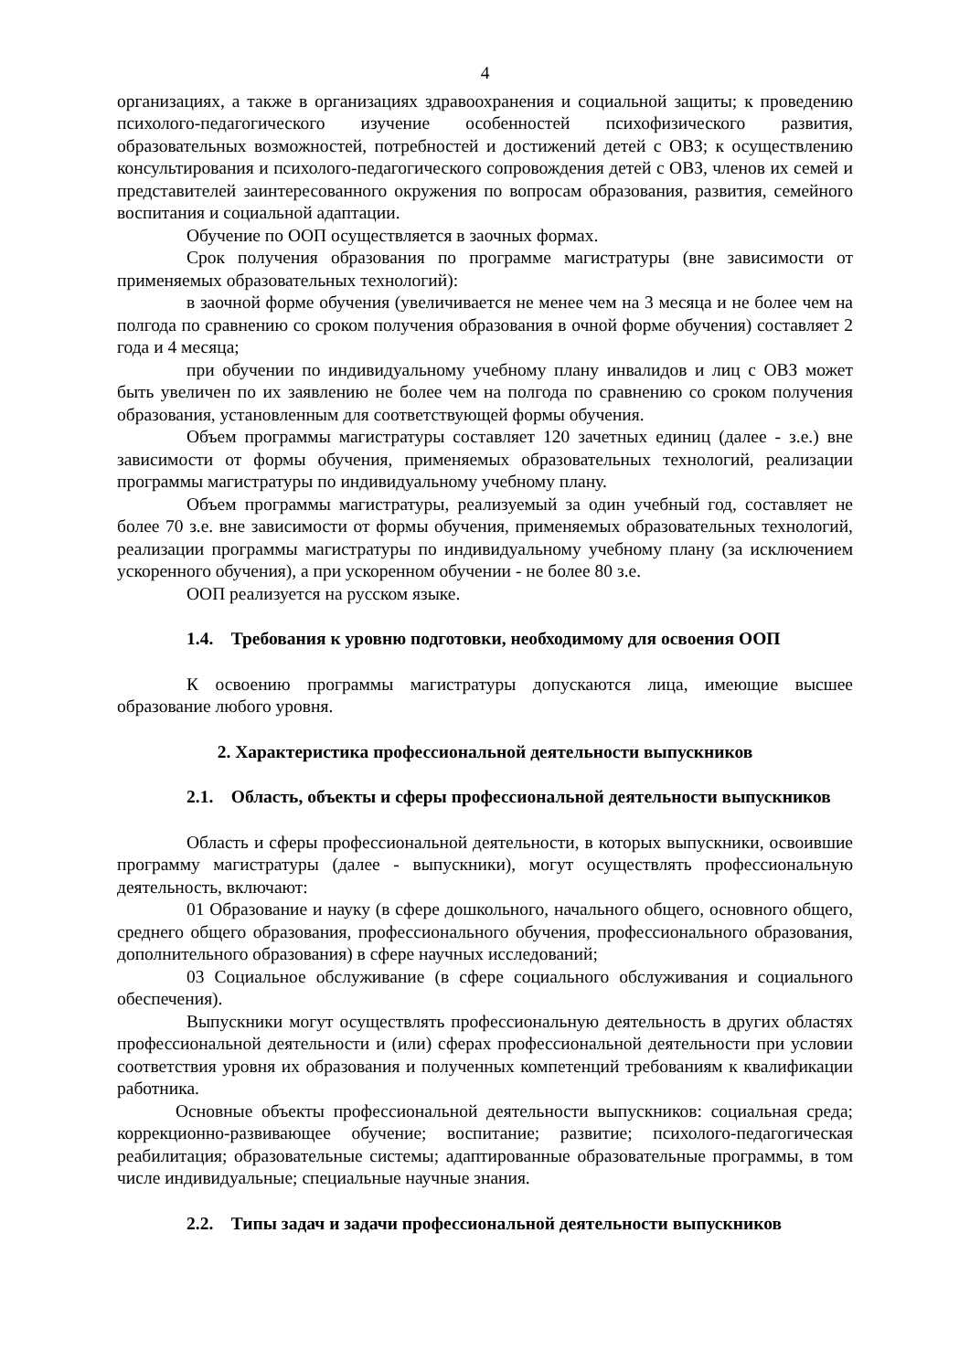4
организациях, а также в организациях здравоохранения и социальной защиты; к проведению психолого-педагогического изучение особенностей психофизического развития, образовательных возможностей, потребностей и достижений детей с ОВЗ; к осуществлению консультирования и психолого-педагогического сопровождения детей с ОВЗ, членов их семей и представителей заинтересованного окружения по вопросам образования, развития, семейного воспитания и социальной адаптации.
Обучение по ООП осуществляется в заочных формах.
Срок получения образования по программе магистратуры (вне зависимости от применяемых образовательных технологий):
в заочной форме обучения (увеличивается не менее чем на 3 месяца и не более чем на полгода по сравнению со сроком получения образования в очной форме обучения) составляет 2 года и 4 месяца;
при обучении по индивидуальному учебному плану инвалидов и лиц с ОВЗ может быть увеличен по их заявлению не более чем на полгода по сравнению со сроком получения образования, установленным для соответствующей формы обучения.
Объем программы магистратуры составляет 120 зачетных единиц (далее - з.е.) вне зависимости от формы обучения, применяемых образовательных технологий, реализации программы магистратуры по индивидуальному учебному плану.
Объем программы магистратуры, реализуемый за один учебный год, составляет не более 70 з.е. вне зависимости от формы обучения, применяемых образовательных технологий, реализации программы магистратуры по индивидуальному учебному плану (за исключением ускоренного обучения), а при ускоренном обучении - не более 80 з.е.
ООП реализуется на русском языке.
1.4. Требования к уровню подготовки, необходимому для освоения ООП
К освоению программы магистратуры допускаются лица, имеющие высшее образование любого уровня.
2. Характеристика профессиональной деятельности выпускников
2.1. Область, объекты и сферы профессиональной деятельности выпускников
Область и сферы профессиональной деятельности, в которых выпускники, освоившие программу магистратуры (далее - выпускники), могут осуществлять профессиональную деятельность, включают:
01 Образование и науку (в сфере дошкольного, начального общего, основного общего, среднего общего образования, профессионального обучения, профессионального образования, дополнительного образования) в сфере научных исследований;
03 Социальное обслуживание (в сфере социального обслуживания и социального обеспечения).
Выпускники могут осуществлять профессиональную деятельность в других областях профессиональной деятельности и (или) сферах профессиональной деятельности при условии соответствия уровня их образования и полученных компетенций требованиям к квалификации работника.
Основные объекты профессиональной деятельности выпускников: социальная среда; коррекционно-развивающее обучение; воспитание; развитие; психолого-педагогическая реабилитация; образовательные системы; адаптированные образовательные программы, в том числе индивидуальные; специальные научные знания.
2.2. Типы задач и задачи профессиональной деятельности выпускников